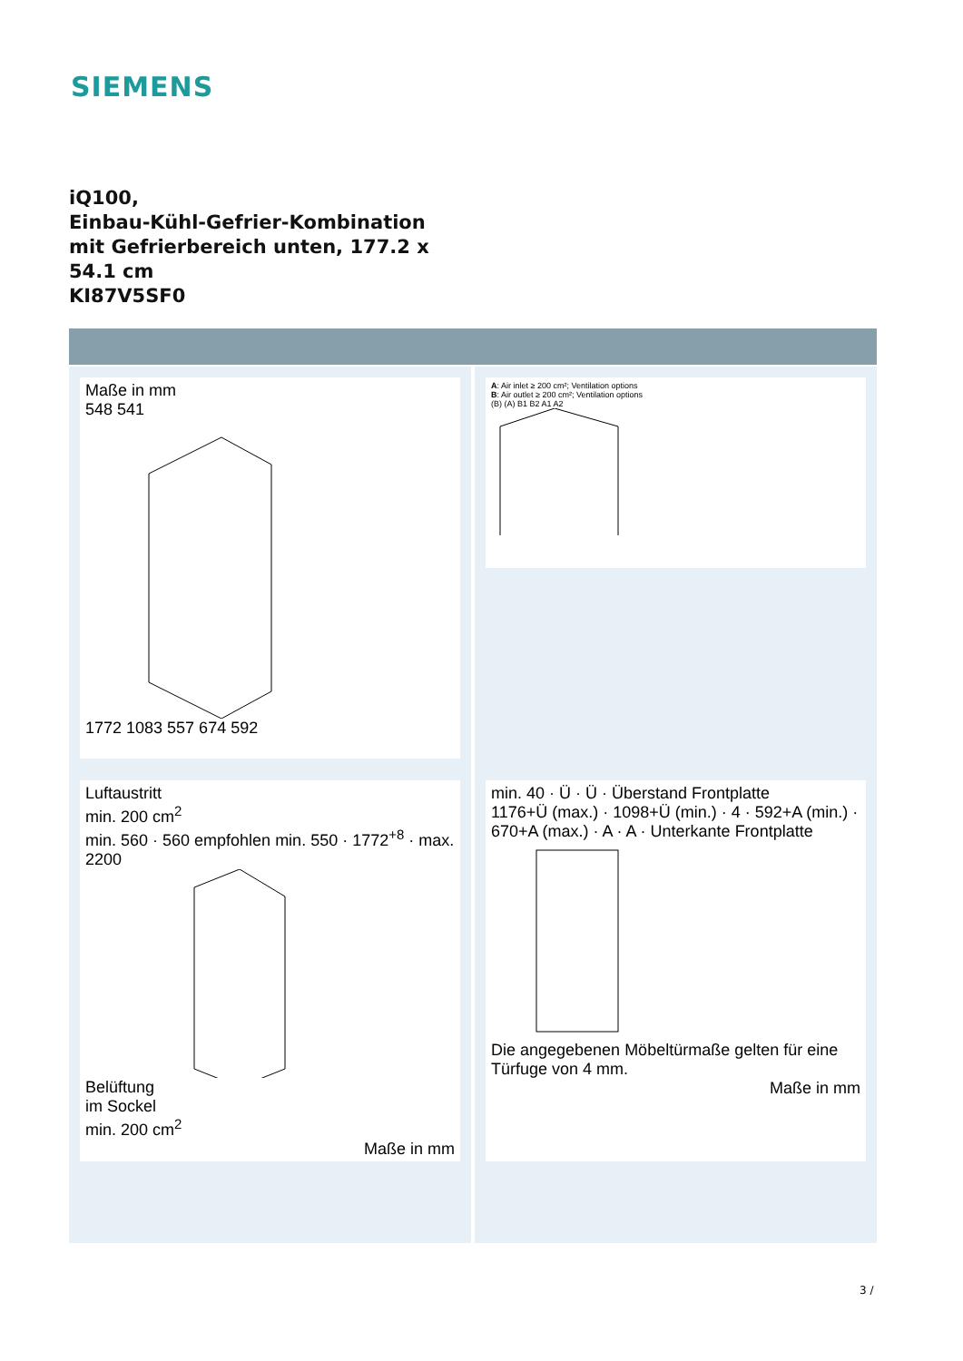SIEMENS
iQ100,
Einbau-Kühl-Gefrier-Kombination
mit Gefrierbereich unten, 177.2 x
54.1 cm
KI87V5SF0
Maße in mm
548 541
1772 1083 557 674 592
Luftaustritt
min. 200 cm<sup>2</sup>
min. 560 · 560 empfohlen min. 550 · 1772<sup>+8</sup> · max. 2200
Belüftung
im Sockel
min. 200 cm<sup>2</sup>
Maße in mm
A: Air inlet ≥ 200 cm²; Ventilation options
B: Air outlet ≥ 200 cm²; Ventilation options
(B) (A) B1 B2 A1 A2
min. 40 · Ü · Ü · Überstand Frontplatte
1176+Ü (max.) · 1098+Ü (min.) · 4 · 592+A (min.) · 670+A (max.) · A · A · Unterkante Frontplatte
Die angegebenen Möbeltürmaße gelten für eine Türfuge von 4 mm.
Maße in mm
3 /